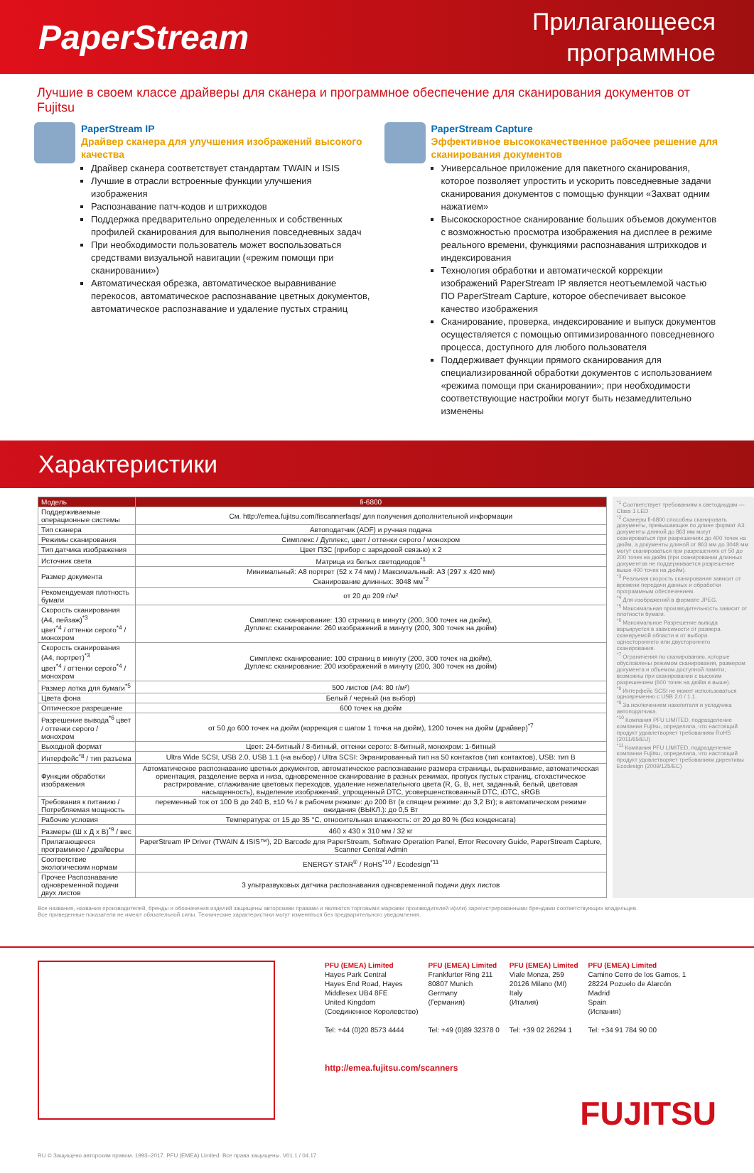PaperStream
Прилагающееся
программное
Лучшие в своем классе драйверы для сканера и программное обеспечение для сканирования документов от Fujitsu
PaperStream IP
Драйвер сканера для улучшения изображений высокого качества
Драйвер сканера соответствует стандартам TWAIN и ISIS
Лучшие в отрасли встроенные функции улучшения изображения
Распознавание патч-кодов и штрихкодов
Поддержка предварительно определенных и собственных профилей сканирования для выполнения повседневных задач
При необходимости пользователь может воспользоваться средствами визуальной навигации («режим помощи при сканировании»)
Автоматическая обрезка, автоматическое выравнивание перекосов, автоматическое распознавание цветных документов, автоматическое распознавание и удаление пустых страниц
PaperStream Capture
Эффективное высококачественное рабочее решение для сканирования документов
Универсальное приложение для пакетного сканирования, которое позволяет упростить и ускорить повседневные задачи сканирования документов с помощью функции «Захват одним нажатием»
Высокоскоростное сканирование больших объемов документов с возможностью просмотра изображения на дисплее в режиме реального времени, функциями распознавания штрихкодов и индексирования
Технология обработки и автоматической коррекции изображений PaperStream IP является неотъемлемой частью ПО PaperStream Capture, которое обеспечивает высокое качество изображения
Сканирование, проверка, индексирование и выпуск документов осуществляется с помощью оптимизированного повседневного процесса, доступного для любого пользователя
Поддерживает функции прямого сканирования для специализированной обработки документов с использованием «режима помощи при сканировании»; при необходимости соответствующие настройки могут быть незамедлительно изменены
Характеристики
| Модель | fi-6800 |
| --- | --- |
| Поддерживаемые операционные системы | См. http://emea.fujitsu.com/fiscannerfaqs/ для получения дополнительной информации |
| Тип сканера | Автоподатчик (ADF) и ручная подача |
| Режимы сканирования | Симплекс / Дуплекс, цвет / оттенки серого / монохром |
| Тип датчика изображения | Цвет ПЗС (прибор с зарядовой связью) x 2 |
| Источник света | Матрица из белых светодиодов<sup>*1</sup> |
| Размер документа | Минимальный: A8 портрет (52 x 74 мм) / Максимальный: A3 (297 x 420 мм) Сканирование длинных: 3048 мм<sup>*2</sup> |
| Рекомендуемая плотность бумаги | от 20 до 209 г/м² |
| Скорость сканирования (A4, пейзаж)<sup>*3</sup> цвет<sup>*4</sup> / оттенки серого<sup>*4</sup> / монохром | Симплекс сканирование: 130 страниц в минуту (200, 300 точек на дюйм), Дуплекс сканирование: 260 изображений в минуту (200, 300 точек на дюйм) |
| Скорость сканирования (A4, портрет)<sup>*3</sup> цвет<sup>*4</sup> / оттенки серого<sup>*4</sup> / монохром | Симплекс сканирование: 100 страниц в минуту (200, 300 точек на дюйм), Дуплекс сканирование: 200 изображений в минуту (200, 300 точек на дюйм) |
| Размер лотка для бумаги<sup>*5</sup> | 500 листов (A4: 80 г/м²) |
| Цвета фона | Белый / черный (на выбор) |
| Оптическое разрешение | 600 точек на дюйм |
| Разрешение вывода<sup>*6</sup> цвет / оттенки серого / монохром | от 50 до 600 точек на дюйм (коррекция с шагом 1 точка на дюйм), 1200 точек на дюйм (драйвер)<sup>*7</sup> |
| Выходной формат | Цвет: 24-битный / 8-битный, оттенки серого: 8-битный, монохром: 1-битный |
| Интерфейс<sup>*8</sup> / тип разъема | Ultra Wide SCSI, USB 2.0, USB 1.1 (на выбор) / Ultra SCSI: Экранированный тип на 50 контактов (тип контактов), USB: тип B |
| Функции обработки изображения | Автоматическое распознавание цветных документов, автоматическое распознавание размера страницы, выравнивание, автоматическая ориентация, разделение верха и низа, одновременное сканирование в разных режимах, пропуск пустых страниц, стохастическое растрирование, сглаживание цветовых переходов, удаление нежелательного цвета (R, G, B, нет, заданный, белый, цветовая насыщенность), выделение изображений, упрощенный DTC, усовершенствованный DTC, iDTC, sRGB |
| Требования к питанию / Потребляемая мощность | переменный ток от 100 В до 240 В, ±10 % / в рабочем режиме: до 200 Вт (в спящем режиме: до 3,2 Вт); в автоматическом режиме ожидания (ВЫКЛ.): до 0,5 Вт |
| Рабочие условия | Температура: от 15 до 35 °C, относительная влажность: от 20 до 80 % (без конденсата) |
| Размеры (Ш x Д x В)<sup>*9</sup> / вес | 460 x 430 x 310 мм / 32 кг |
| Прилагающееся программное / драйверы | PaperStream IP Driver (TWAIN & ISIS™), 2D Barcode для PaperStream, Software Operation Panel, Error Recovery Guide, PaperStream Capture, Scanner Central Admin |
| Соответствие экологическим нормам | ENERGY STAR<sup>®</sup> / RoHS<sup>*10</sup> / Ecodesign<sup>*11</sup> |
| Прочее Распознавание одновременной подачи двух листов | 3 ультразвуковых датчика распознавания одновременной подачи двух листов |
<sup>*1</sup> Соответствует требованиям к светодиодам — Class 1 LED
<sup>*2</sup> Сканеры fi-6800 способны сканировать документы, превышающие по длине формат A3: документы длиной до 863 мм могут сканироваться при разрешениях до 400 точек на дюйм, а документы длиной от 863 мм до 3048 мм могут сканироваться при разрешениях от 50 до 200 точек на дюйм (при сканировании длинных документов не поддерживается разрешение выше 400 точек на дюйм).
<sup>*3</sup> Реальная скорость сканирования зависит от времени передачи данных и обработки программным обеспечением.
<sup>*4</sup> Для изображений в формате JPEG.
<sup>*5</sup> Максимальная производительность зависит от плотности бумаги.
<sup>*6</sup> Максимальное Разрешение вывода варьируется в зависимости от размера сканируемой области и от выбора одностороннего или двустороннего сканирования.
<sup>*7</sup> Ограничения по сканированию, которые обусловлены режимом сканирования, размером документа и объемом доступной памяти, возможны при сканировании с высоким разрешением (600 точек на дюйм и выше).
<sup>*8</sup> Интерфейс SCSI не может использоваться одновременно с USB 2.0 / 1.1.
<sup>*9</sup> За исключением накопителя и укладчика автоподатчика.
<sup>*10</sup> Компания PFU LIMITED, подразделение компании Fujitsu, определила, что настоящий продукт удовлетворяет требованиям RoHS (2011/65/EU)
<sup>*11</sup> Компания PFU LIMITED, подразделение компании Fujitsu, определила, что настоящий продукт удовлетворяет требованиям директивы Ecodesign (2009/125/EC)
Все названия, названия производителей, бренды и обозначения изделий защищены авторскими правами и являются торговыми марками производителей и(или) зарегистрированными брендами соответствующих владельцев.
Все приведенные показатели не имеют обязательной силы. Технические характеристики могут изменяться без предварительного уведомления.
PFU (EMEA) Limited
Hayes Park Central
Hayes End Road, Hayes
Middlesex UB4 8FE
United Kingdom
(Соединенное Королевство)
Tel: +44 (0)20 8573 4444
PFU (EMEA) Limited
Frankfurter Ring 211
80807 Munich
Germany
(Германия)
Tel: +49 (0)89 32378 0
PFU (EMEA) Limited
Viale Monza, 259
20126 Milano (MI)
Italy
(Италия)
Tel: +39 02 26294 1
PFU (EMEA) Limited
Camino Cerro de los Gamos, 1
28224 Pozuelo de Alarcón
Madrid
Spain
(Испания)
Tel: +34 91 784 90 00
http://emea.fujitsu.com/scanners
FUJITSU
RU © Защищено авторским правом. 1993–2017. PFU (EMEA) Limited. Все права защищены. V01.1 / 04.17